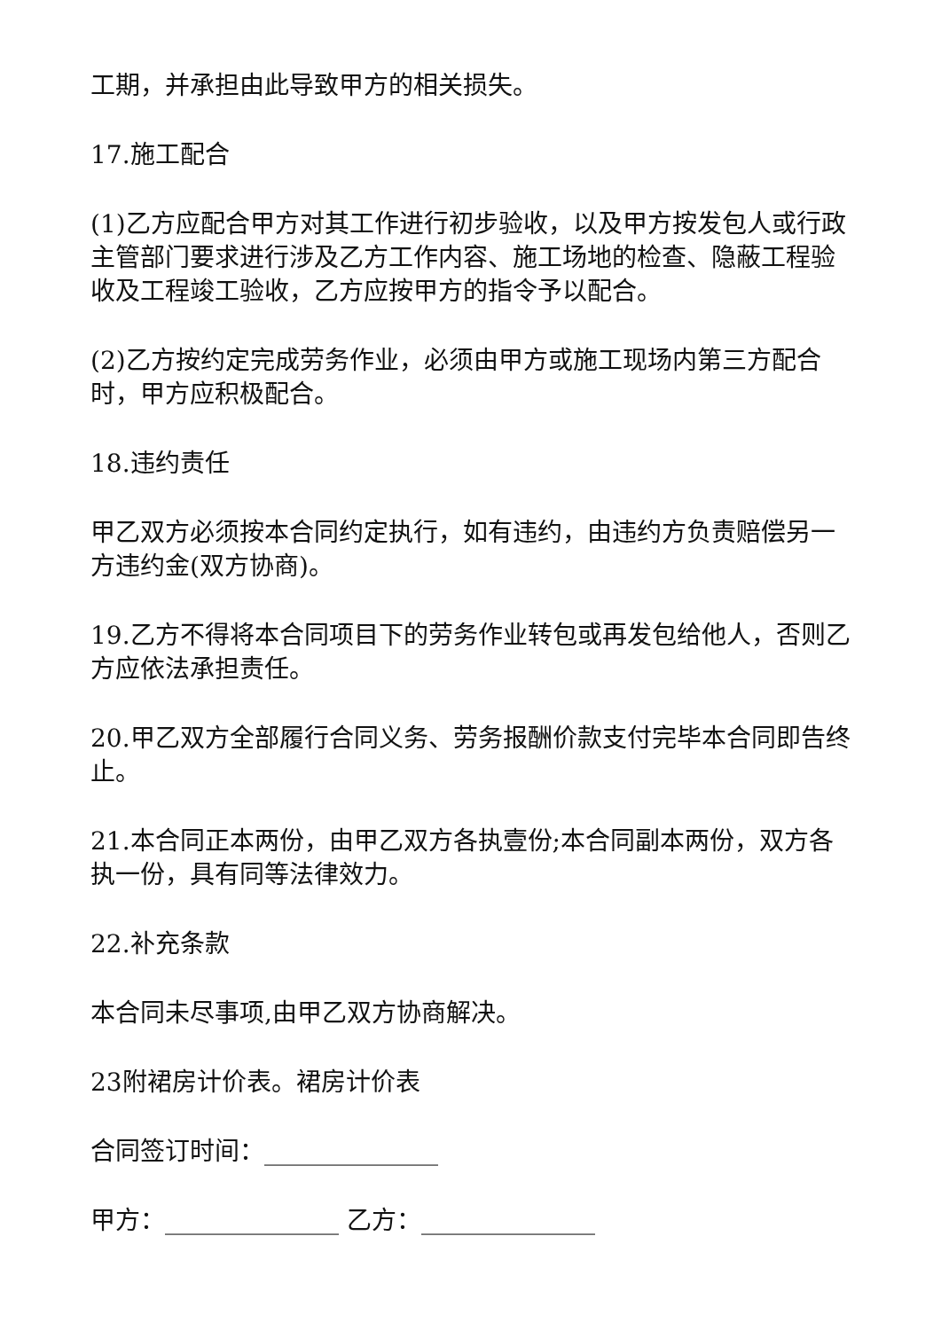工期，并承担由此导致甲方的相关损失。
17.施工配合
(1)乙方应配合甲方对其工作进行初步验收，以及甲方按发包人或行政主管部门要求进行涉及乙方工作内容、施工场地的检查、隐蔽工程验收及工程竣工验收，乙方应按甲方的指令予以配合。
(2)乙方按约定完成劳务作业，必须由甲方或施工现场内第三方配合时，甲方应积极配合。
18.违约责任
甲乙双方必须按本合同约定执行，如有违约，由违约方负责赔偿另一方违约金(双方协商)。
19.乙方不得将本合同项目下的劳务作业转包或再发包给他人，否则乙方应依法承担责任。
20.甲乙双方全部履行合同义务、劳务报酬价款支付完毕本合同即告终止。
21.本合同正本两份，由甲乙双方各执壹份;本合同副本两份，双方各执一份，具有同等法律效力。
22.补充条款
本合同未尽事项,由甲乙双方协商解决。
23附裙房计价表。裙房计价表
合同签订时间：______________
甲方：______________ 乙方：______________